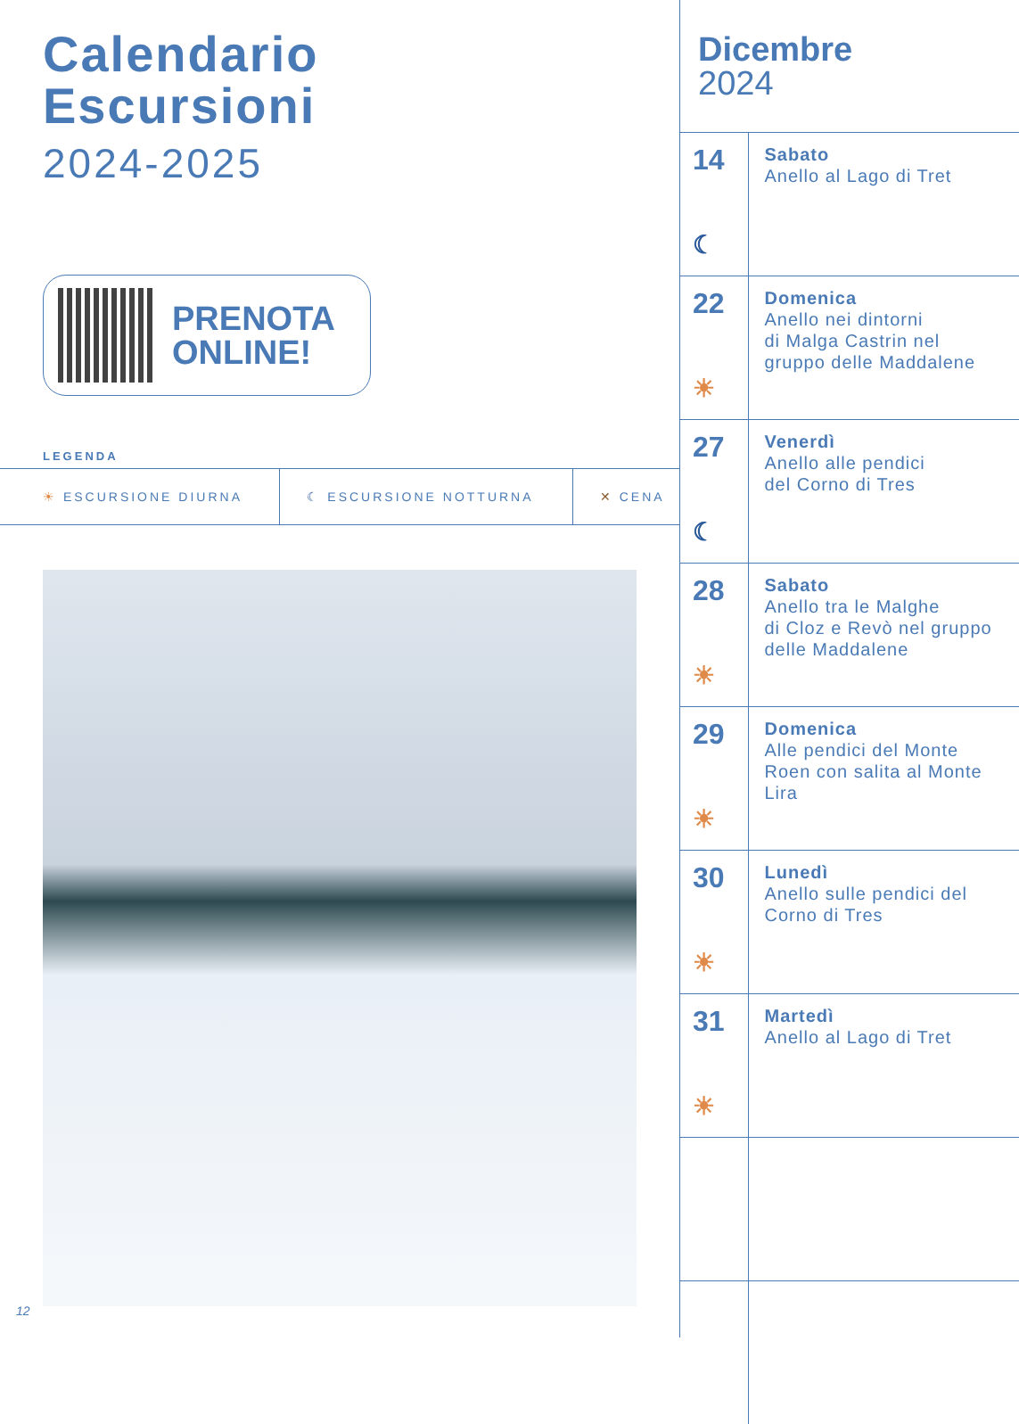Calendario
Escursioni
2024-2025
PRENOTA
ONLINE!
LEGENDA
| ☀ ESCURSIONE DIURNA | ☾ ESCURSIONE NOTTURNA | ✕ CENA |
12
Dicembre
2024
| 14 ☾ | Sabato Anello al Lago di Tret |
| 22 ☀ | Domenica Anello nei dintorni di Malga Castrin nel gruppo delle Maddalene |
| 27 ☾ | Venerdì Anello alle pendici del Corno di Tres |
| 28 ☀ | Sabato Anello tra le Malghe di Cloz e Revò nel gruppo delle Maddalene |
| 29 ☀ | Domenica Alle pendici del Monte Roen con salita al Monte Lira |
| 30 ☀ | Lunedì Anello sulle pendici del Corno di Tres |
| 31 ☀ | Martedì Anello al Lago di Tret |